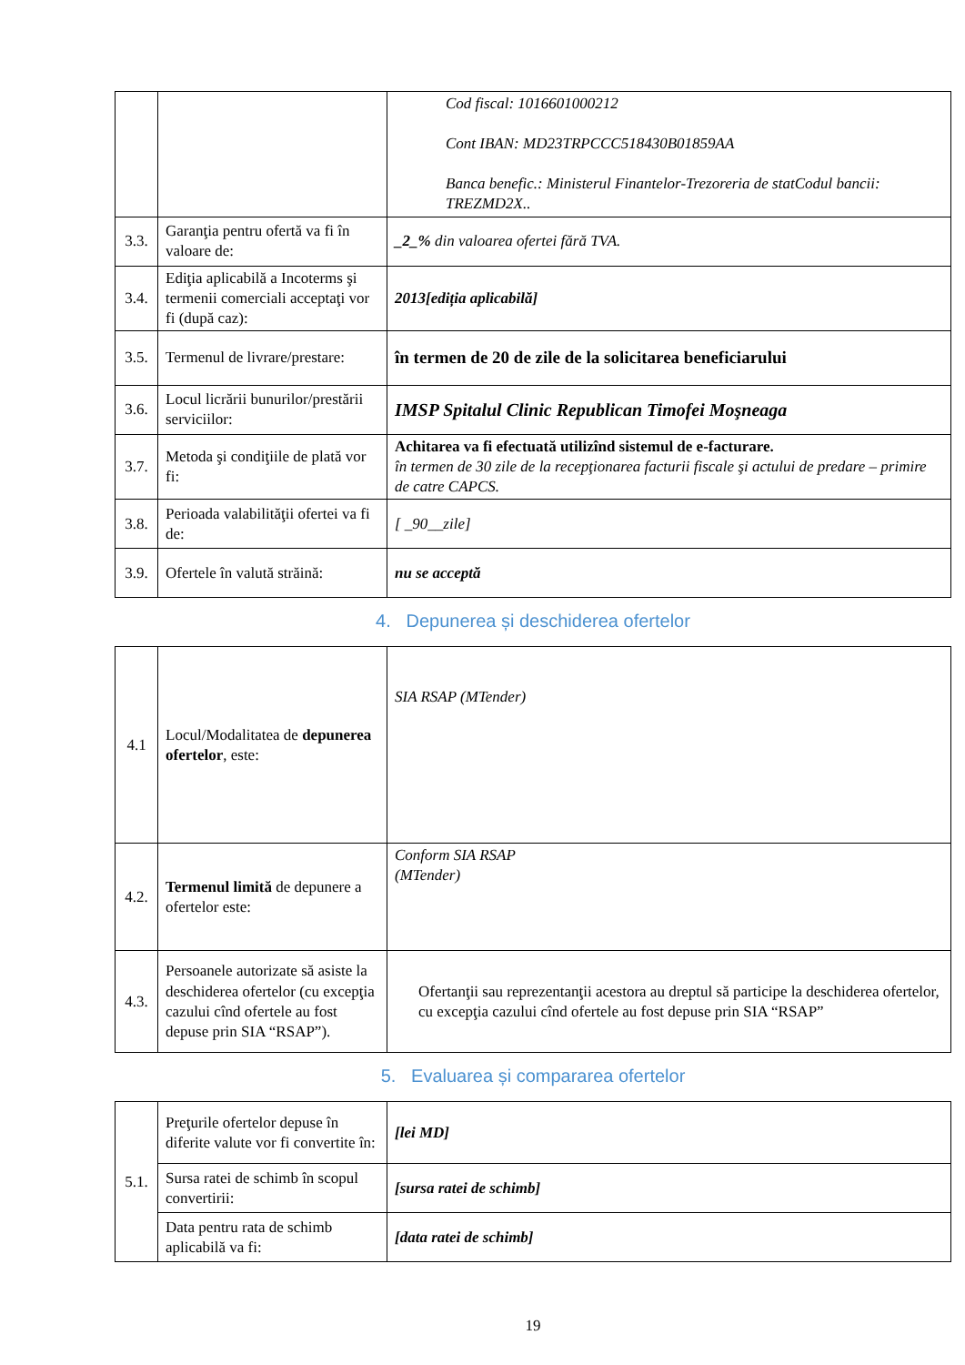| | | Cod fiscal: 1016601000212 Cont IBAN: MD23TRPCCC518430B01859AA Banca benefic.: Ministerul Finantelor-Trezoreria de statCodul bancii: TREZMD2X.. |
| 3.3. | Garanţia pentru ofertă va fi în valoare de: | _2_% din valoarea ofertei fără TVA. |
| 3.4. | Ediţia aplicabilă a Incoterms şi termenii comerciali acceptaţi vor fi (după caz): | 2013[ediția aplicabilă] |
| 3.5. | Termenul de livrare/prestare: | în termen de 20 de zile de la solicitarea beneficiarului |
| 3.6. | Locul licrării bunurilor/prestării serviciilor: | IMSP Spitalul Clinic Republican Timofei Moşneaga |
| 3.7. | Metoda şi condiţiile de plată vor fi: | Achitarea va fi efectuată utilizînd sistemul de e-facturare. în termen de 30 zile de la recepţionarea facturii fiscale şi actului de predare – primire de catre CAPCS. |
| 3.8. | Perioada valabilităţii ofertei va fi de: | [ _90__zile] |
| 3.9. | Ofertele în valută străină: | nu se acceptă |
4. Depunerea și deschiderea ofertelor
| 4.1 | Locul/Modalitatea de depunerea ofertelor , este: | SIA RSAP (MTender) |
| 4.2. | Termenul limită de depunere a ofertelor este: | Conform SIA RSAP (MTender) |
| 4.3. | Persoanele autorizate să asiste la deschiderea ofertelor (cu excepţia cazului cînd ofertele au fost depuse prin SIA “RSAP”). | Ofertanţii sau reprezentanţii acestora au dreptul să participe la deschiderea ofertelor, cu excepţia cazului cînd ofertele au fost depuse prin SIA “RSAP” |
5. Evaluarea și compararea ofertelor
| 5.1. | Preţurile ofertelor depuse în diferite valute vor fi convertite în: | [lei MD] |
| | Sursa ratei de schimb în scopul convertirii: | [sursa ratei de schimb] |
| | Data pentru rata de schimb aplicabilă va fi: | [data ratei de schimb] |
19